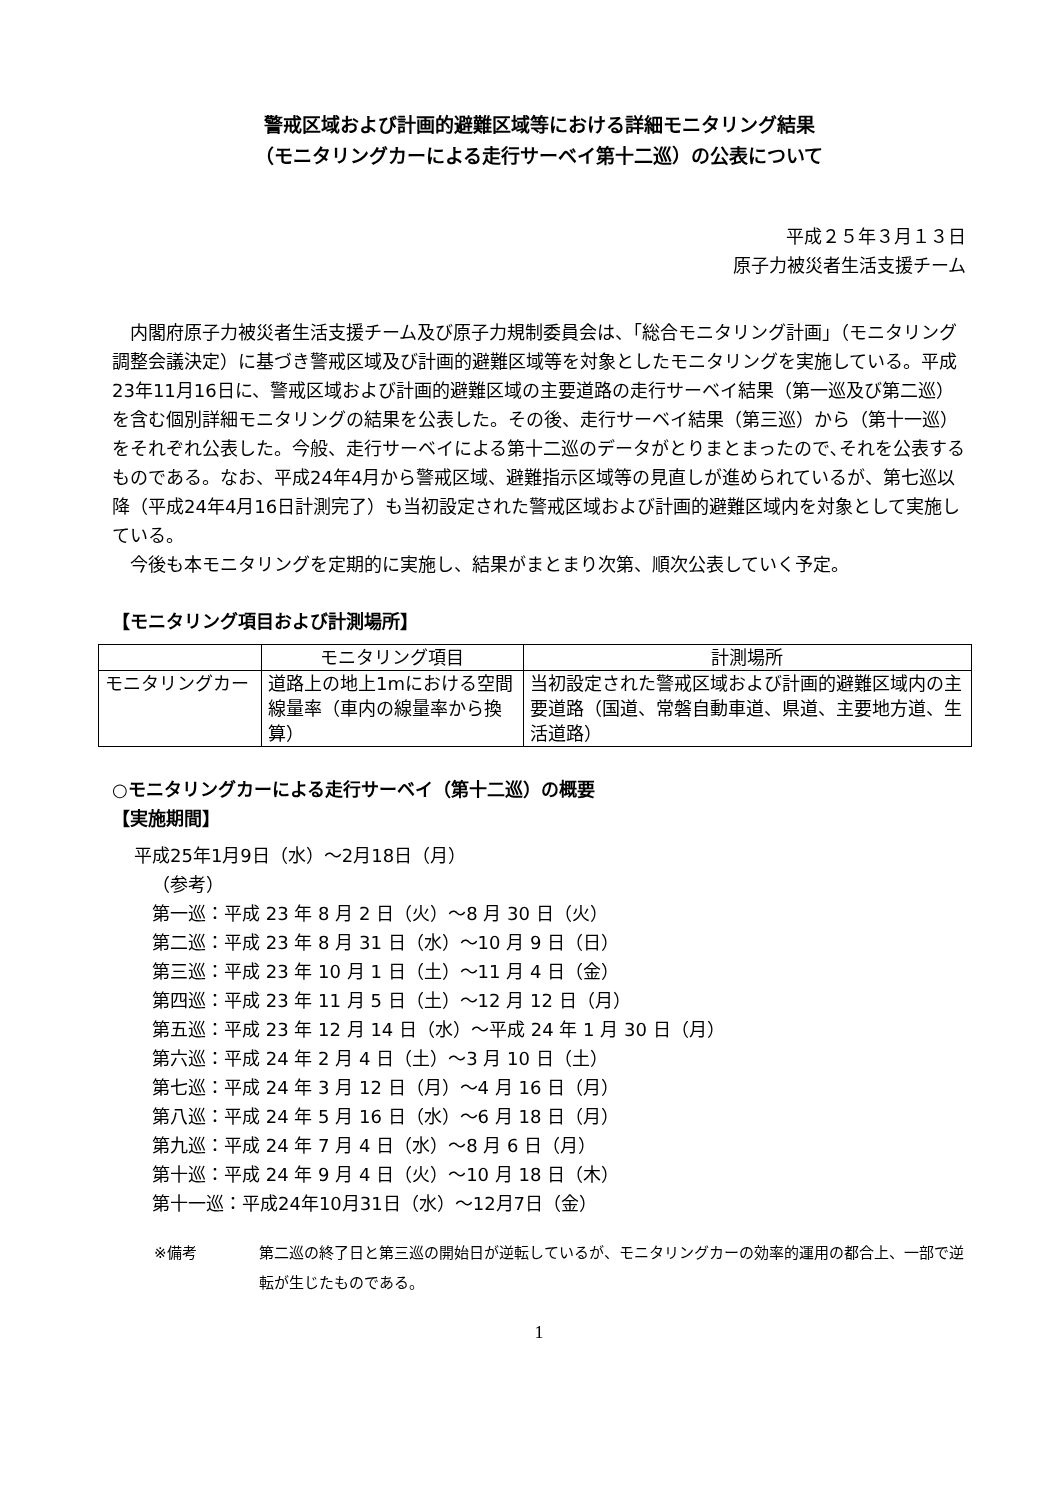警戒区域および計画的避難区域等における詳細モニタリング結果
（モニタリングカーによる走行サーベイ第十二巡）の公表について
平成２５年３月１３日
原子力被災者生活支援チーム
内閣府原子力被災者生活支援チーム及び原子力規制委員会は、「総合モニタリング計画」（モニタリング調整会議決定）に基づき警戒区域及び計画的避難区域等を対象としたモニタリングを実施している。平成23年11月16日に、警戒区域および計画的避難区域の主要道路の走行サーベイ結果（第一巡及び第二巡）を含む個別詳細モニタリングの結果を公表した。その後、走行サーベイ結果（第三巡）から（第十一巡）をそれぞれ公表した。今般、走行サーベイによる第十二巡のデータがとりまとまったので､それを公表するものである。なお、平成24年4月から警戒区域、避難指示区域等の見直しが進められているが、第七巡以降（平成24年4月16日計測完了）も当初設定された警戒区域および計画的避難区域内を対象として実施している。
今後も本モニタリングを定期的に実施し、結果がまとまり次第、順次公表していく予定。
【モニタリング項目および計測場所】
| | モニタリング項目 | 計測場所 |
| --- | --- | --- |
| モニタリングカー | 道路上の地上1mにおける空間線量率（車内の線量率から換算） | 当初設定された警戒区域および計画的避難区域内の主要道路（国道、常磐自動車道、県道、主要地方道、生活道路） |
○モニタリングカーによる走行サーベイ（第十二巡）の概要
【実施期間】
平成25年1月9日（水）～2月18日（月）
（参考）
第一巡：平成 23 年 8 月 2 日（火）～8 月 30 日（火）
第二巡：平成 23 年 8 月 31 日（水）～10 月 9 日（日）
第三巡：平成 23 年 10 月 1 日（土）～11 月 4 日（金）
第四巡：平成 23 年 11 月 5 日（土）～12 月 12 日（月）
第五巡：平成 23 年 12 月 14 日（水）～平成 24 年 1 月 30 日（月）
第六巡：平成 24 年 2 月 4 日（土）～3 月 10 日（土）
第七巡：平成 24 年 3 月 12 日（月）～4 月 16 日（月）
第八巡：平成 24 年 5 月 16 日（水）～6 月 18 日（月）
第九巡：平成 24 年 7 月 4 日（水）～8 月 6 日（月）
第十巡：平成 24 年 9 月 4 日（火）～10 月 18 日（木）
第十一巡：平成24年10月31日（水）～12月7日（金）
※備考 第二巡の終了日と第三巡の開始日が逆転しているが、モニタリングカーの効率的運用の都合上、一部で逆転が生じたものである。
1